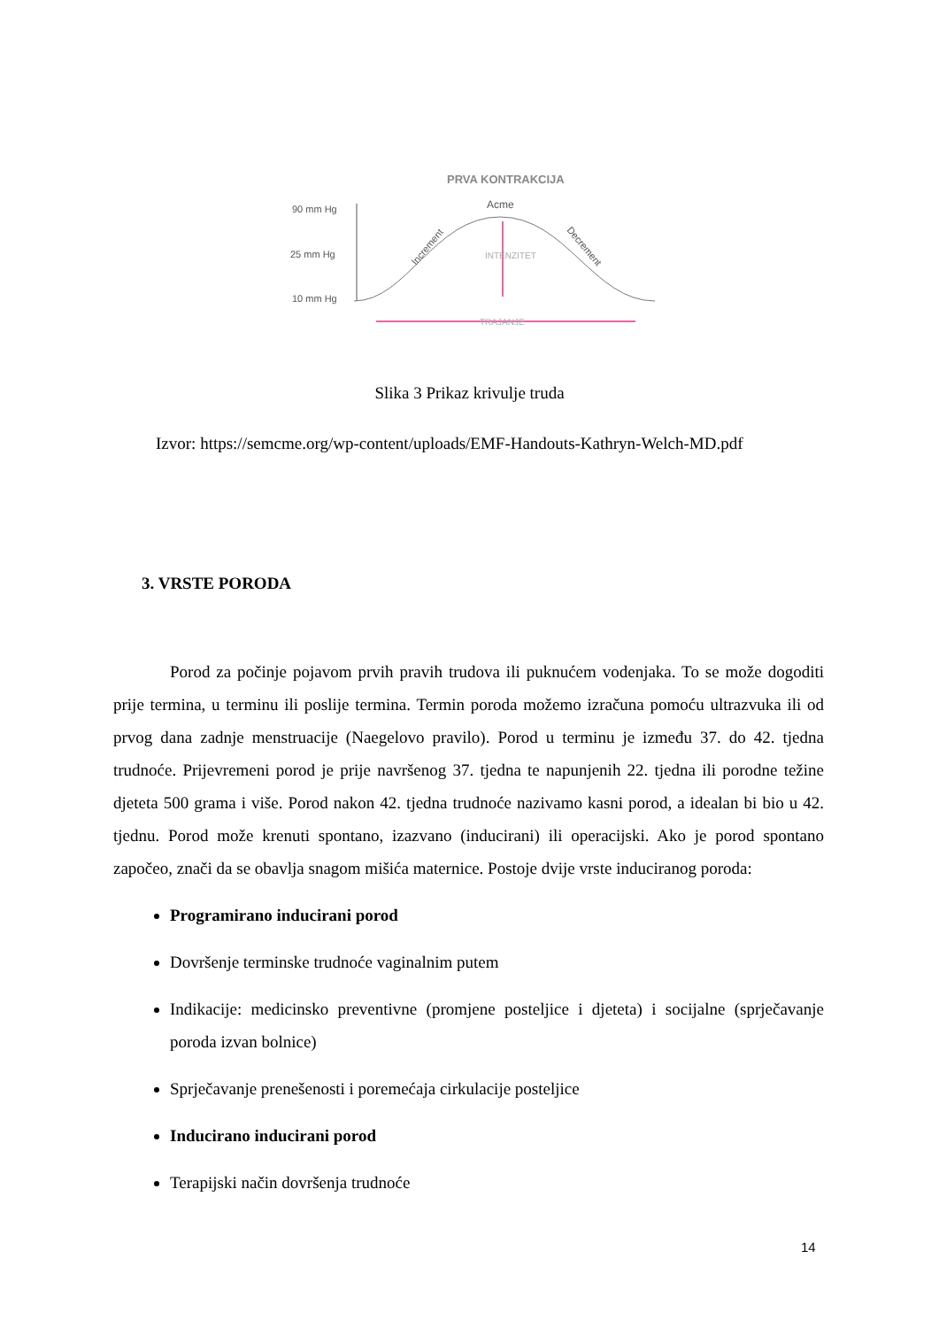PRVA KONTRAKCIJA
90 mm Hg
25 mm Hg
10 mm Hg
Acme
Increment
Decrement
INTENZITET
TRAJANJE
Slika 3 Prikaz krivulje truda
Izvor: https://semcme.org/wp-content/uploads/EMF-Handouts-Kathryn-Welch-MD.pdf
3. VRSTE PORODA
Porod za počinje pojavom prvih pravih trudova ili puknućem vodenjaka. To se može dogoditi prije termina, u terminu ili poslije termina. Termin poroda možemo izračuna pomoću ultrazvuka ili od prvog dana zadnje menstruacije (Naegelovo pravilo). Porod u terminu je između 37. do 42. tjedna trudnoće. Prijevremeni porod je prije navršenog 37. tjedna te napunjenih 22. tjedna ili porodne težine djeteta 500 grama i više. Porod nakon 42. tjedna trudnoće nazivamo kasni porod, a idealan bi bio u 42. tjednu. Porod može krenuti spontano, izazvano (inducirani) ili operacijski. Ako je porod spontano započeo, znači da se obavlja snagom mišića maternice. Postoje dvije vrste induciranog poroda:
Programirano inducirani porod
Dovršenje terminske trudnoće vaginalnim putem
Indikacije: medicinsko preventivne (promjene posteljice i djeteta) i socijalne (sprječavanje poroda izvan bolnice)
Sprječavanje prenešenosti i poremećaja cirkulacije posteljice
Inducirano inducirani porod
Terapijski način dovršenja trudnoće
14